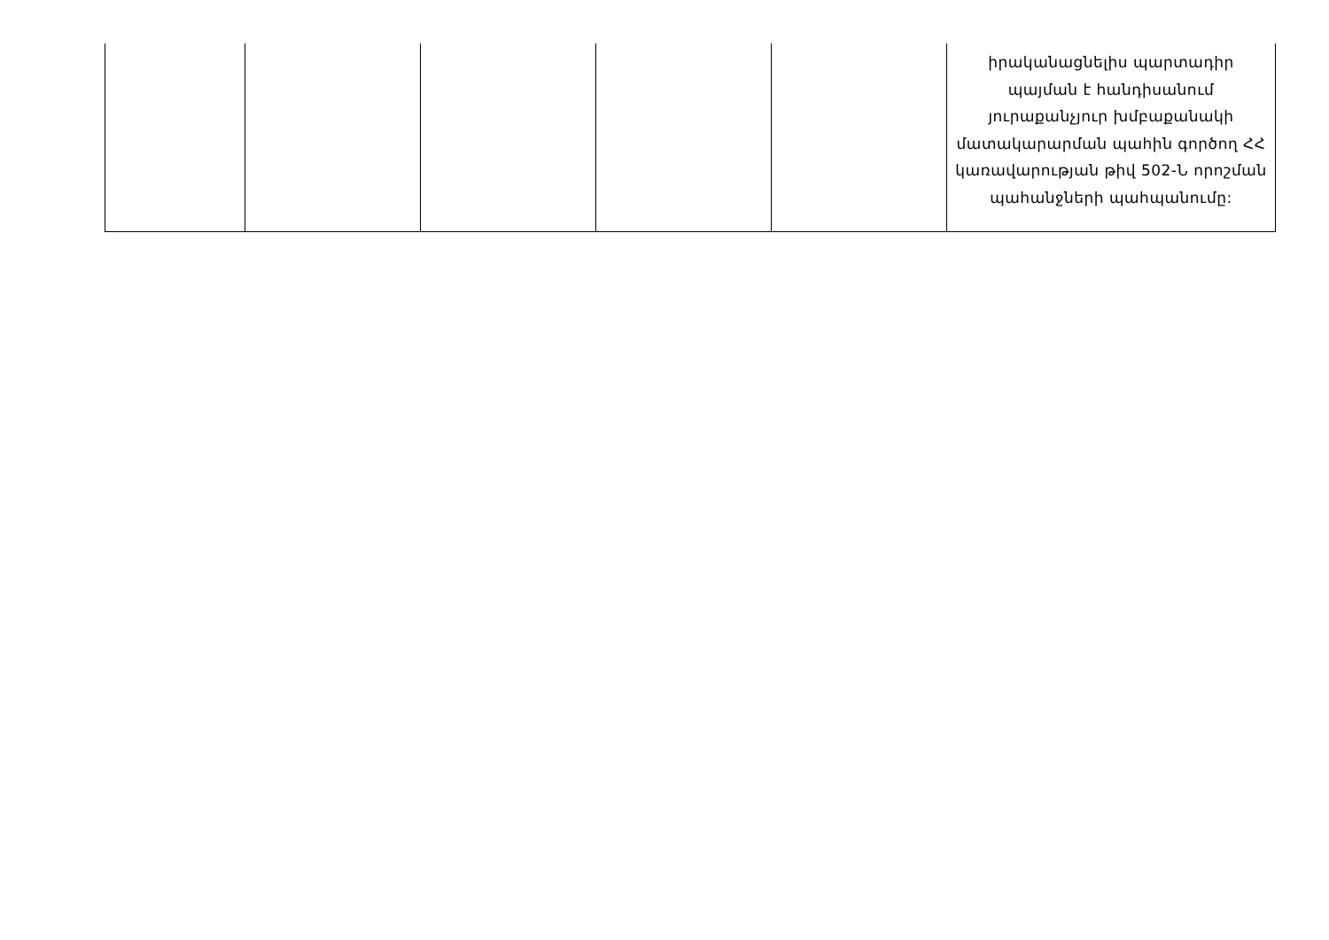| | | | | | իրականացնելիս պարտադիր պայման է հանդիսանում յուրաքանչյուր խմբաքանակի մատակարարման պահին գործող ՀՀ կառավարության թիվ 502-Ն որոշման պահանջների պահպանումը: |